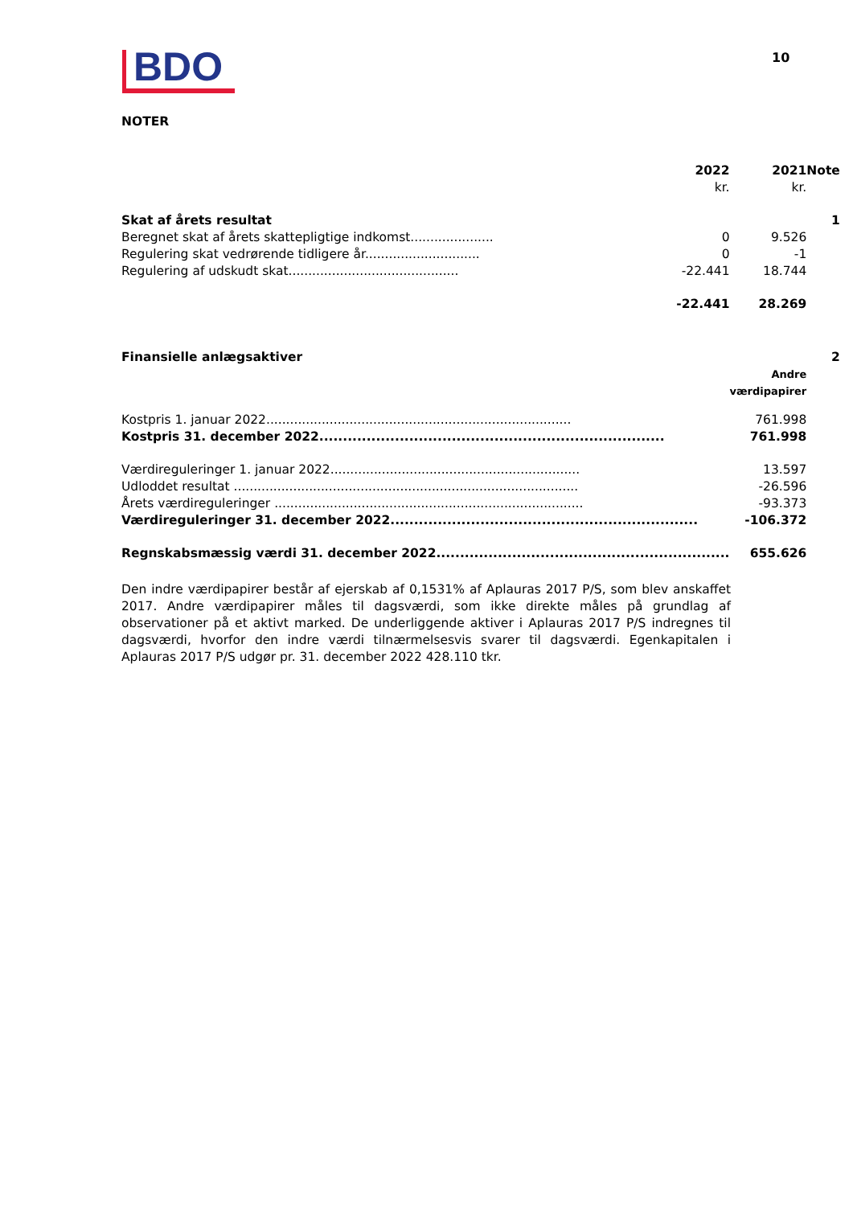BDO
10
NOTER
| | 2022 kr. | 2021 kr. | Note |
| --- | --- | --- | --- |
| Skat af årets resultat | | | 1 |
| Beregnet skat af årets skattepligtige indkomst..................... | 0 | 9.526 | |
| Regulering skat vedrørende tidligere år............................. | 0 | -1 | |
| Regulering af udskudt skat........................................... | -22.441 | 18.744 | |
| | -22.441 | 28.269 | |
| Finansielle anlægsaktiver | | | 2 |
| | | Andre værdipapirer | |
| Kostpris 1. januar 2022............................................................................. | | 761.998 | |
| Kostpris 31. december 2022......................................................................... | | 761.998 | |
| Værdireguleringer 1. januar 2022............................................................... | | 13.597 | |
| Udloddet resultat ....................................................................................... | | -26.596 | |
| Årets værdireguleringer .............................................................................. | | -93.373 | |
| Værdireguleringer 31. december 2022................................................................. | | -106.372 | |
| Regnskabsmæssig værdi 31. december 2022.............................................................. | | 655.626 | |
Den indre værdipapirer består af ejerskab af 0,1531% af Aplauras 2017 P/S, som blev anskaffet 2017. Andre værdipapirer måles til dagsværdi, som ikke direkte måles på grundlag af observationer på et aktivt marked. De underliggende aktiver i Aplauras 2017 P/S indregnes til dagsværdi, hvorfor den indre værdi tilnærmelsesvis svarer til dagsværdi. Egenkapitalen i Aplauras 2017 P/S udgør pr. 31. december 2022 428.110 tkr.